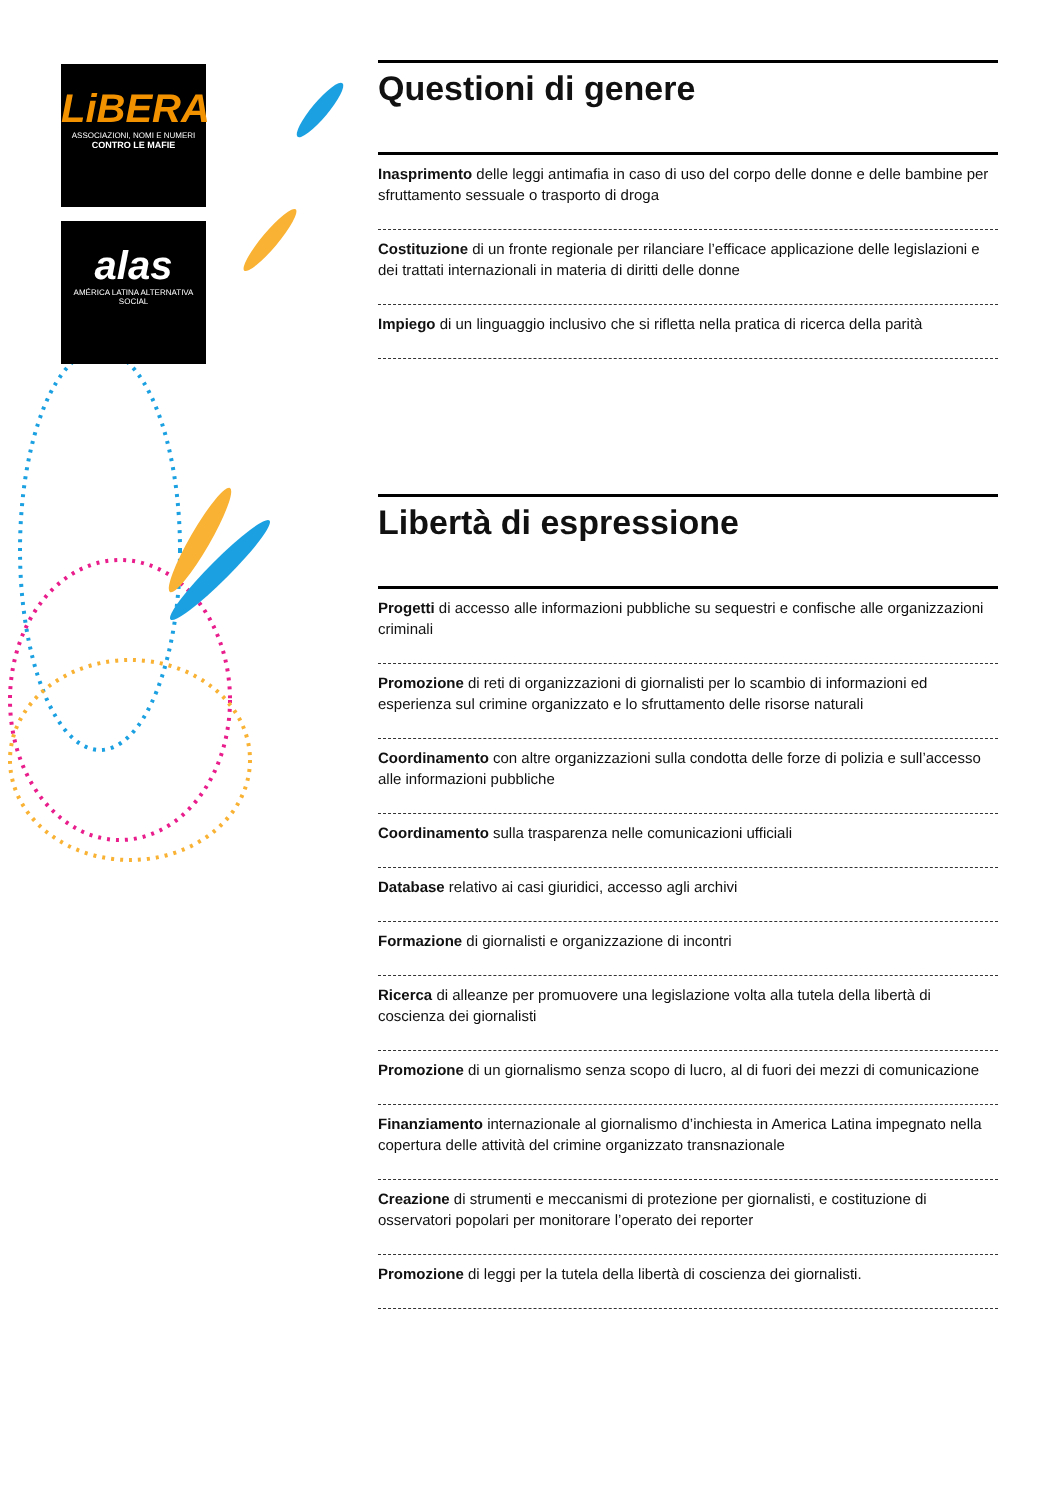LiBERA
ASSOCIAZIONI, NOMI E NUMERI
CONTRO LE MAFIE
alas
AMÉRICA LATINA ALTERNATIVA SOCIAL
Questioni di genere
Inasprimento delle leggi antimafia in caso di uso del corpo delle donne e delle bambine per sfruttamento sessuale o trasporto di droga
Costituzione di un fronte regionale per rilanciare l’efficace applicazione delle legislazioni e dei trattati internazionali in materia di diritti delle donne
Impiego di un linguaggio inclusivo che si rifletta nella pratica di ricerca della parità
Libertà di espressione
Progetti di accesso alle informazioni pubbliche su sequestri e confische alle organizzazioni criminali
Promozione di reti di organizzazioni di giornalisti per lo scambio di informazioni ed esperienza sul crimine organizzato e lo sfruttamento delle risorse naturali
Coordinamento con altre organizzazioni sulla condotta delle forze di polizia e sull’accesso alle informazioni pubbliche
Coordinamento sulla trasparenza nelle comunicazioni ufficiali
Database relativo ai casi giuridici, accesso agli archivi
Formazione di giornalisti e organizzazione di incontri
Ricerca di alleanze per promuovere una legislazione volta alla tutela della libertà di coscienza dei giornalisti
Promozione di un giornalismo senza scopo di lucro, al di fuori dei mezzi di comunicazione
Finanziamento internazionale al giornalismo d’inchiesta in America Latina impegnato nella copertura delle attività del crimine organizzato transnazionale
Creazione di strumenti e meccanismi di protezione per giornalisti, e costituzione di osservatori popolari per monitorare l’operato dei reporter
Promozione di leggi per la tutela della libertà di coscienza dei giornalisti.